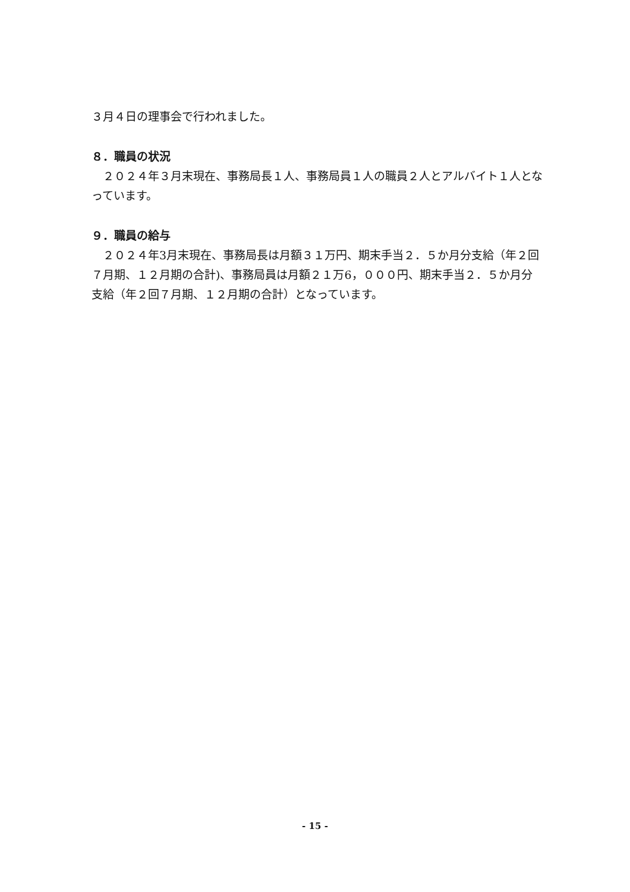３月４日の理事会で行われました。
８．職員の状況
　２０２４年３月末現在、事務局長１人、事務局員１人の職員２人とアルバイト１人となっています。
９．職員の給与
　２０２４年3月末現在、事務局長は月額３１万円、期末手当２．５か月分支給（年２回７月期、１２月期の合計)、事務局員は月額２１万6，０００円、期末手当２．５か月分支給（年２回７月期、１２月期の合計）となっています。
- 15 -